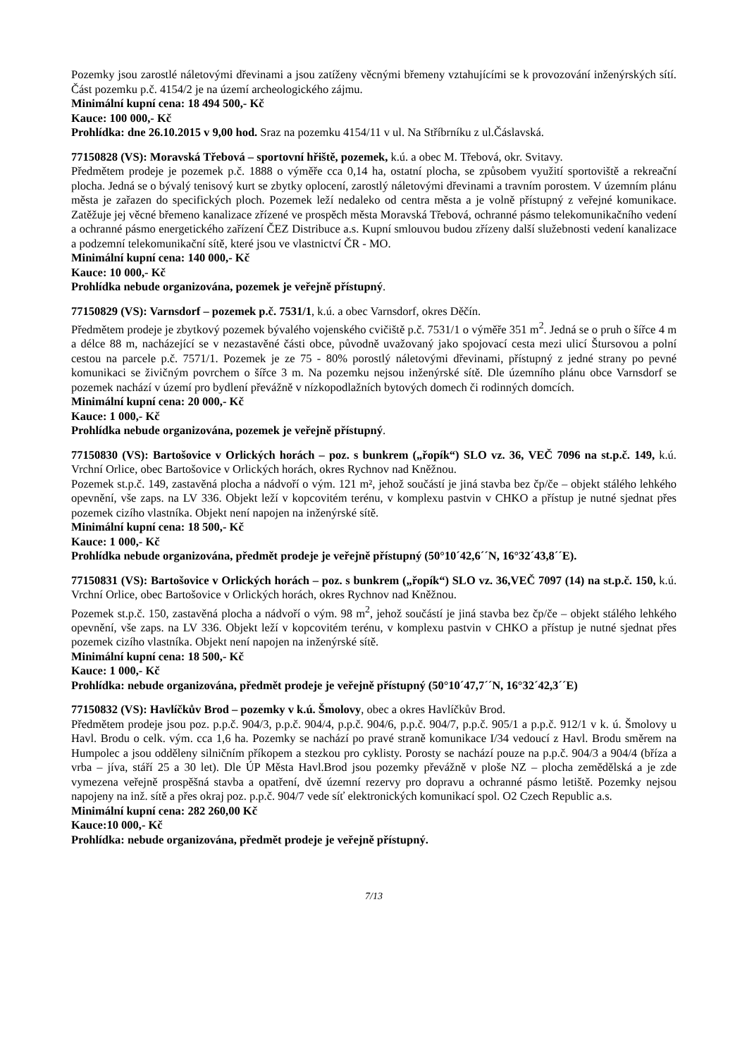Pozemky jsou zarostlé náletovými dřevinami a jsou zatíženy věcnými břemeny vztahujícími se k provozování inženýrských sítí. Část pozemku p.č. 4154/2 je na území archeologického zájmu.
Minimální kupní cena: 18 494 500,- Kč
Kauce: 100 000,- Kč
Prohlídka: dne 26.10.2015 v 9,00 hod. Sraz na pozemku 4154/11 v ul. Na Stříbrníku z ul.Čáslavská.
77150828 (VS): Moravská Třebová – sportovní hřiště, pozemek, k.ú. a obec M. Třebová, okr. Svitavy.
Předmětem prodeje je pozemek p.č. 1888 o výměře cca 0,14 ha, ostatní plocha, se způsobem využití sportoviště a rekreační plocha. Jedná se o bývalý tenisový kurt se zbytky oplocení, zarostlý náletovými dřevinami a travním porostem. V územním plánu města je zařazen do specifických ploch. Pozemek leží nedaleko od centra města a je volně přístupný z veřejné komunikace. Zatěžuje jej věcné břemeno kanalizace zřízené ve prospěch města Moravská Třebová, ochranné pásmo telekomunikačního vedení a ochranné pásmo energetického zařízení ČEZ Distribuce a.s. Kupní smlouvou budou zřízeny další služebnosti vedení kanalizace a podzemní telekomunikační sítě, které jsou ve vlastnictví ČR - MO.
Minimální kupní cena: 140 000,- Kč
Kauce: 10 000,- Kč
Prohlídka nebude organizována, pozemek je veřejně přístupný.
77150829 (VS): Varnsdorf – pozemek p.č. 7531/1, k.ú. a obec Varnsdorf, okres Děčín.
Předmětem prodeje je zbytkový pozemek bývalého vojenského cvičiště p.č. 7531/1 o výměře 351 m<sup>2</sup>. Jedná se o pruh o šířce 4 m a délce 88 m, nacházející se v nezastavěné části obce, původně uvažovaný jako spojovací cesta mezi ulicí Štursovou a polní cestou na parcele p.č. 7571/1. Pozemek je ze 75 - 80% porostlý náletovými dřevinami, přístupný z jedné strany po pevné komunikaci se živičným povrchem o šířce 3 m. Na pozemku nejsou inženýrské sítě. Dle územního plánu obce Varnsdorf se pozemek nachází v území pro bydlení převážně v nízkopodlažních bytových domech či rodinných domcích.
Minimální kupní cena: 20 000,- Kč
Kauce: 1 000,- Kč
Prohlídka nebude organizována, pozemek je veřejně přístupný.
77150830 (VS): Bartošovice v Orlických horách – poz. s bunkrem („řopík“) SLO vz. 36, VEČ 7096 na st.p.č. 149, k.ú. Vrchní Orlice, obec Bartošovice v Orlických horách, okres Rychnov nad Kněžnou.
Pozemek st.p.č. 149, zastavěná plocha a nádvoří o vým. 121 m², jehož součástí je jiná stavba bez čp/če – objekt stálého lehkého opevnění, vše zaps. na LV 336. Objekt leží v kopcovitém terénu, v komplexu pastvin v CHKO a přístup je nutné sjednat přes pozemek cizího vlastníka. Objekt není napojen na inženýrské sítě.
Minimální kupní cena: 18 500,- Kč
Kauce: 1 000,- Kč
Prohlídka nebude organizována, předmět prodeje je veřejně přístupný (50°10´42,6´´N, 16°32´43,8´´E).
77150831 (VS): Bartošovice v Orlických horách – poz. s bunkrem („řopík“) SLO vz. 36,VEČ 7097 (14) na st.p.č. 150, k.ú. Vrchní Orlice, obec Bartošovice v Orlických horách, okres Rychnov nad Kněžnou.
Pozemek st.p.č. 150, zastavěná plocha a nádvoří o vým. 98 m<sup>2</sup>, jehož součástí je jiná stavba bez čp/če – objekt stálého lehkého opevnění, vše zaps. na LV 336. Objekt leží v kopcovitém terénu, v komplexu pastvin v CHKO a přístup je nutné sjednat přes pozemek cizího vlastníka. Objekt není napojen na inženýrské sítě.
Minimální kupní cena: 18 500,- Kč
Kauce: 1 000,- Kč
Prohlídka: nebude organizována, předmět prodeje je veřejně přístupný (50°10´47,7´´N, 16°32´42,3´´E)
77150832 (VS): Havlíčkův Brod – pozemky v k.ú. Šmolovy, obec a okres Havlíčkův Brod.
Předmětem prodeje jsou poz. p.p.č. 904/3, p.p.č. 904/4, p.p.č. 904/6, p.p.č. 904/7, p.p.č. 905/1 a p.p.č. 912/1 v k. ú. Šmolovy u Havl. Brodu o celk. vým. cca 1,6 ha. Pozemky se nachází po pravé straně komunikace I/34 vedoucí z Havl. Brodu směrem na Humpolec a jsou odděleny silničním příkopem a stezkou pro cyklisty. Porosty se nachází pouze na p.p.č. 904/3 a 904/4 (bříza a vrba – jíva, stáří 25 a 30 let). Dle ÚP Města Havl.Brod jsou pozemky převážně v ploše NZ – plocha zemědělská a je zde vymezena veřejně prospěšná stavba a opatření, dvě územní rezervy pro dopravu a ochranné pásmo letiště. Pozemky nejsou napojeny na inž. sítě a přes okraj poz. p.p.č. 904/7 vede síť elektronických komunikací spol. O2 Czech Republic a.s.
Minimální kupní cena: 282 260,00 Kč
Kauce:10 000,- Kč
Prohlídka: nebude organizována, předmět prodeje je veřejně přístupný.
7/13